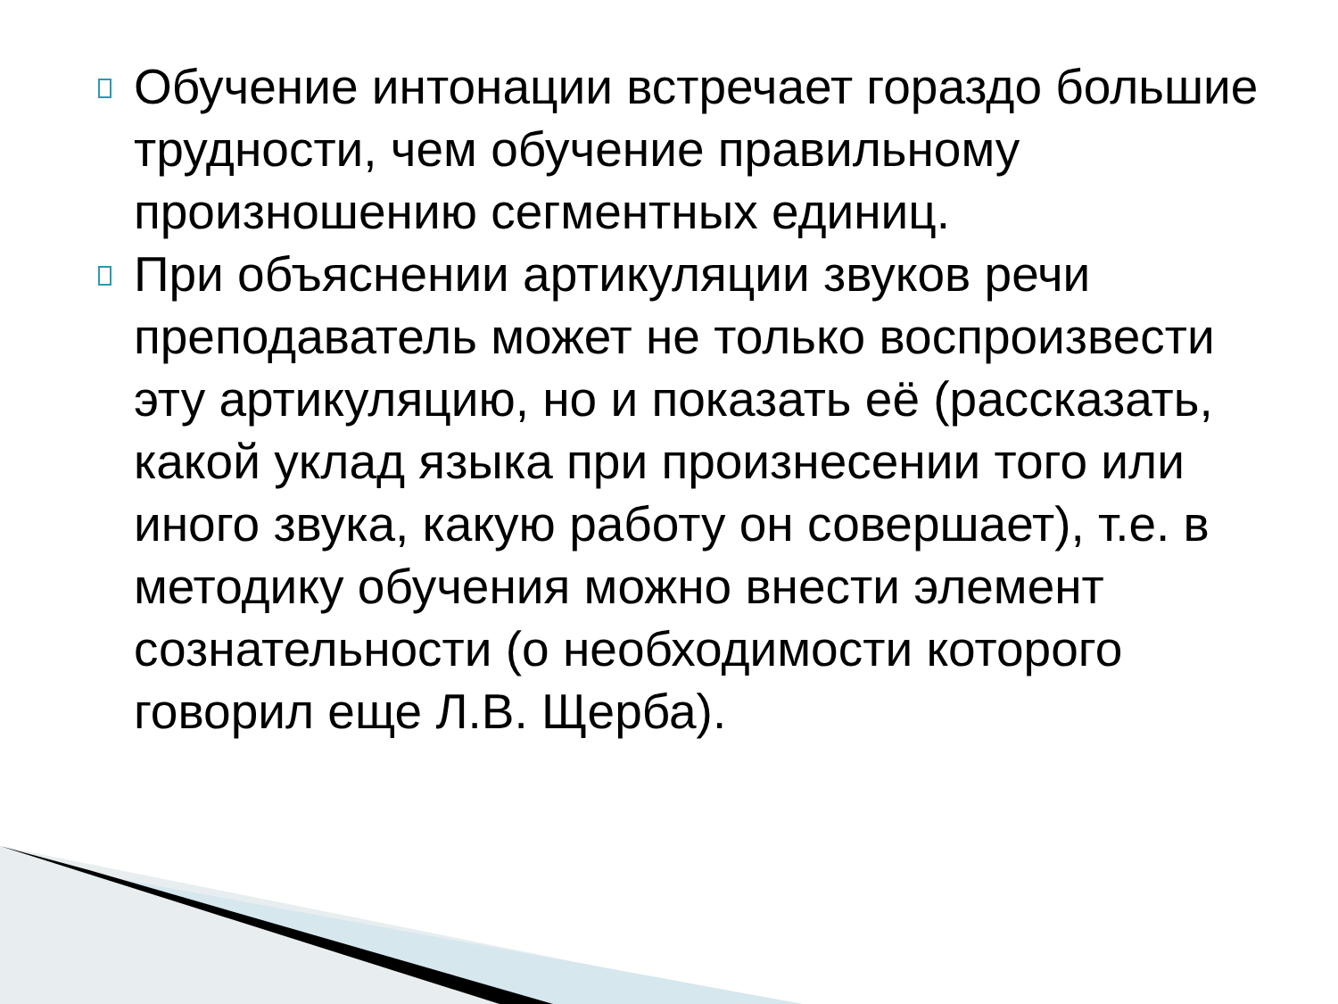Обучение интонации встречает гораздо большие трудности, чем обучение правильному произношению сегментных единиц.
При объяснении артикуляции звуков речи преподаватель может не только воспроизвести эту артикуляцию, но и показать её (рассказать, какой уклад языка при произнесении того или иного звука, какую работу он совершает), т.е. в методику обучения можно внести элемент сознательности (о необходимости которого говорил еще Л.В. Щерба).